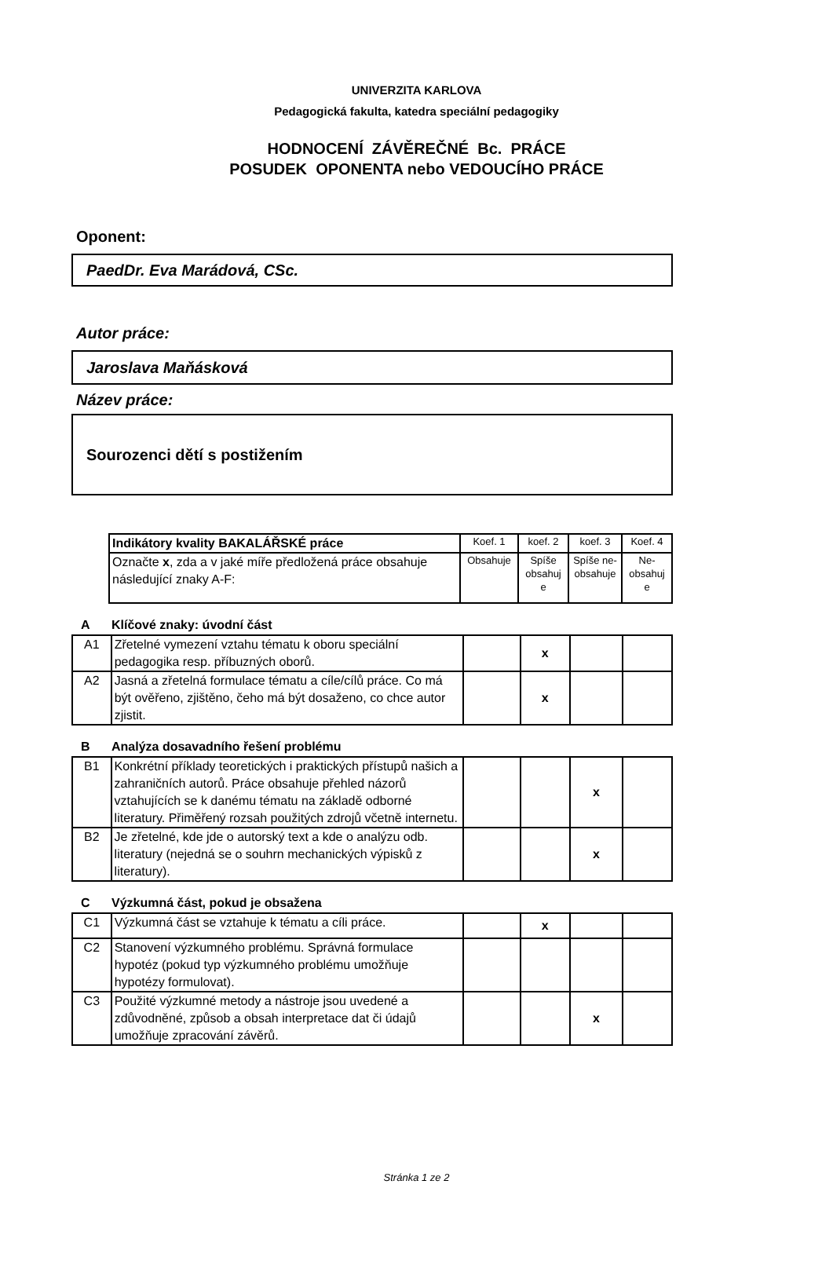UNIVERZITA KARLOVA
Pedagogická fakulta, katedra speciální pedagogiky
HODNOCENÍ ZÁVĚREČNÉ Bc. PRÁCE
POSUDEK OPONENTA nebo VEDOUCÍHO PRÁCE
Oponent:
PaedDr. Eva Marádová, CSc.
Autor práce:
Jaroslava Maňásková
Název práce:
Sourozenci dětí s postižením
| Indikátory kvality BAKALÁŘSKÉ práce | Koef. 1 | koef. 2 | koef. 3 | Koef. 4 |
| Označte x , zda a v jaké míře předložená práce obsahuje následující znaky A-F: | Obsahuje | Spíše obsahuj e | Spíše ne-obsahuje | Ne-obsahuj e |
A Klíčové znaky: úvodní část
| A1 | Zřetelné vymezení vztahu tématu k oboru speciální pedagogika resp. příbuzných oborů. | | x | | |
| A2 | Jasná a zřetelná formulace tématu a cíle/cílů práce. Co má být ověřeno, zjištěno, čeho má být dosaženo, co chce autor zjistit. | | x | | |
B Analýza dosavadního řešení problému
| B1 | Konkrétní příklady teoretických i praktických přístupů našich a zahraničních autorů. Práce obsahuje přehled názorů vztahujících se k danému tématu na základě odborné literatury. Přiměřený rozsah použitých zdrojů včetně internetu. | | | x | |
| B2 | Je zřetelné, kde jde o autorský text a kde o analýzu odb. literatury (nejedná se o souhrn mechanických výpisků z literatury). | | | x | |
C Výzkumná část, pokud je obsažena
| C1 | Výzkumná část se vztahuje k tématu a cíli práce. | | x | | |
| C2 | Stanovení výzkumného problému. Správná formulace hypotéz (pokud typ výzkumného problému umožňuje hypotézy formulovat). | | | | |
| C3 | Použité výzkumné metody a nástroje jsou uvedené a zdůvodněné, způsob a obsah interpretace dat či údajů umožňuje zpracování závěrů. | | | x | |
Stránka 1 ze 2